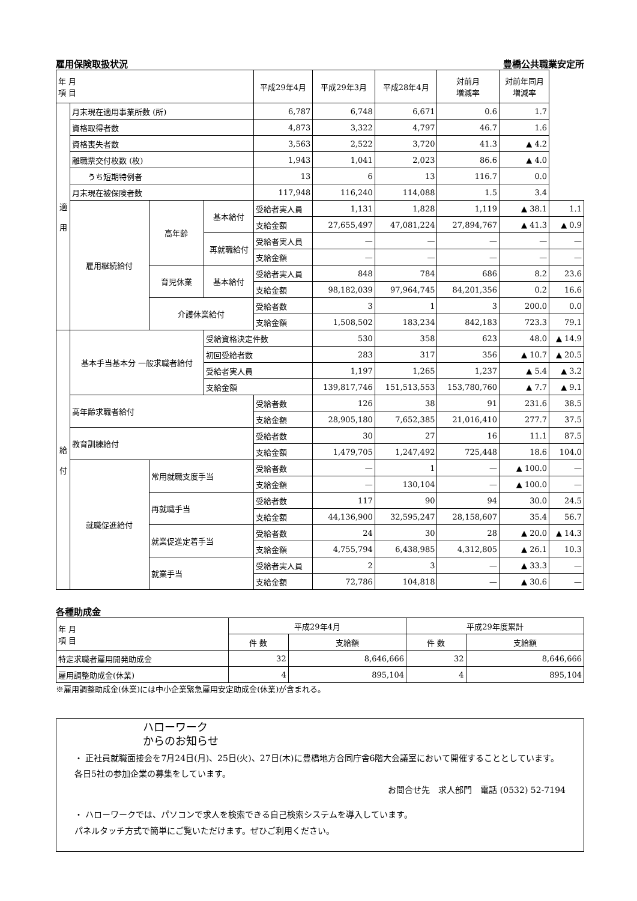雇用保険取扱状況 豊橋公共職業安定所
| 年 月 項 目 | | | | 平成29年4月 | 平成29年3月 | 平成28年4月 | 対前月 増減率 | 対前年同月 増減率 | |
| --- | --- | --- | --- | --- | --- | --- | --- | --- | --- |
| 適 用 | 月末現在適用事業所数 (所) | | | 6,787 | 6,748 | 6,671 | 0.6 | 1.7 | |
| | 資格取得者数 | | | 4,873 | 3,322 | 4,797 | 46.7 | 1.6 | |
| | 資格喪失者数 | | | 3,563 | 2,522 | 3,720 | 41.3 | ▲ 4.2 | |
| | 離職票交付枚数 (枚) | | | 1,943 | 1,041 | 2,023 | 86.6 | ▲ 4.0 | |
| | うち短期特例者 | | | 13 | 6 | 13 | 116.7 | 0.0 | |
| | 月末現在被保険者数 | | | 117,948 | 116,240 | 114,088 | 1.5 | 3.4 | |
| | 雇用継続給付 | 高年齢 | 基本給付 | 受給者実人員 | 1,131 | 1,828 | 1,119 | ▲ 38.1 | 1.1 |
| | | | | 支給金額 | 27,655,497 | 47,081,224 | 27,894,767 | ▲ 41.3 | ▲ 0.9 |
| | | | 再就職給付 | 受給者実人員 | — | — | — | — | — |
| | | | | 支給金額 | — | — | — | — | — |
| | | 育児休業 | 基本給付 | 受給者実人員 | 848 | 784 | 686 | 8.2 | 23.6 |
| | | | | 支給金額 | 98,182,039 | 97,964,745 | 84,201,356 | 0.2 | 16.6 |
| | | 介護休業給付 | | 受給者数 | 3 | 1 | 3 | 200.0 | 0.0 |
| | | | | 支給金額 | 1,508,502 | 183,234 | 842,183 | 723.3 | 79.1 |
| 給 付 | 基本手当基本分 一般求職者給付 | | 受給資格決定件数 | | 530 | 358 | 623 | 48.0 | ▲ 14.9 |
| | | | 初回受給者数 | | 283 | 317 | 356 | ▲ 10.7 | ▲ 20.5 |
| | | | 受給者実人員 | | 1,197 | 1,265 | 1,237 | ▲ 5.4 | ▲ 3.2 |
| | | | 支給金額 | | 139,817,746 | 151,513,553 | 153,780,760 | ▲ 7.7 | ▲ 9.1 |
| | 高年齢求職者給付 | | | 受給者数 | 126 | 38 | 91 | 231.6 | 38.5 |
| | | | | 支給金額 | 28,905,180 | 7,652,385 | 21,016,410 | 277.7 | 37.5 |
| | 教育訓練給付 | | | 受給者数 | 30 | 27 | 16 | 11.1 | 87.5 |
| | | | | 支給金額 | 1,479,705 | 1,247,492 | 725,448 | 18.6 | 104.0 |
| | 就職促進給付 | 常用就職支度手当 | | 受給者数 | — | 1 | — | ▲ 100.0 | — |
| | | | | 支給金額 | — | 130,104 | — | ▲ 100.0 | — |
| | | 再就職手当 | | 受給者数 | 117 | 90 | 94 | 30.0 | 24.5 |
| | | | | 支給金額 | 44,136,900 | 32,595,247 | 28,158,607 | 35.4 | 56.7 |
| | | 就業促進定着手当 | | 受給者数 | 24 | 30 | 28 | ▲ 20.0 | ▲ 14.3 |
| | | | | 支給金額 | 4,755,794 | 6,438,985 | 4,312,805 | ▲ 26.1 | 10.3 |
| | | 就業手当 | | 受給者実人員 | 2 | 3 | — | ▲ 33.3 | — |
| | | | | 支給金額 | 72,786 | 104,818 | — | ▲ 30.6 | — |
各種助成金
| 年 月 項 目 | 平成29年4月 | | 平成29年度累計 | |
| --- | --- | --- | --- | --- |
| | 件 数 | 支給額 | 件 数 | 支給額 |
| 特定求職者雇用開発助成金 | 32 | 8,646,666 | 32 | 8,646,666 |
| 雇用調整助成金(休業) | 4 | 895,104 | 4 | 895,104 |
※雇用調整助成金(休業)には中小企業緊急雇用安定助成金(休業)が含まれる。
ハローワーク
からのお知らせ
・ 正社員就職面接会を7月24日(月)、25日(火)、27日(木)に豊橋地方合同庁舎6階大会議室において開催することとしています。各日5社の参加企業の募集をしています。
お問合せ先　求人部門　電話 (0532) 52-7194
・ ハローワークでは、パソコンで求人を検索できる自己検索システムを導入しています。
パネルタッチ方式で簡単にご覧いただけます。ぜひご利用ください。